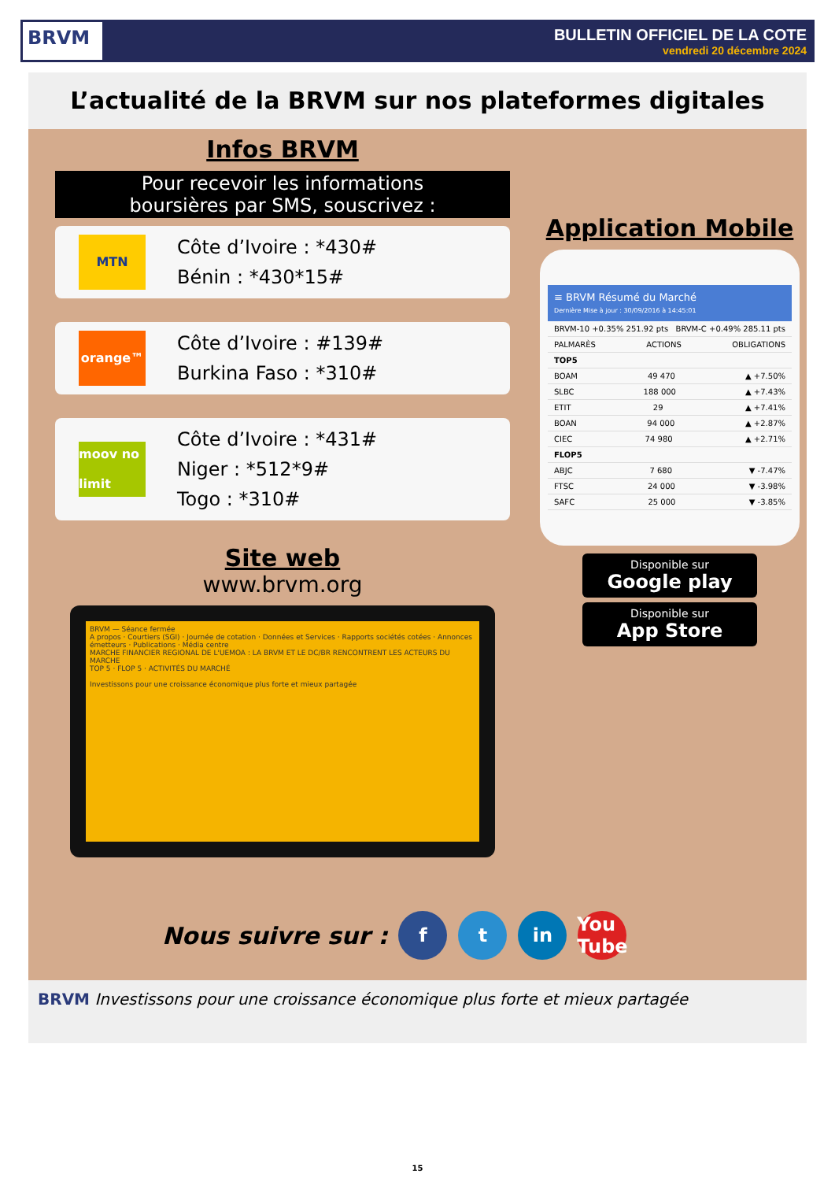BRVM
BULLETIN OFFICIEL DE LA COTE
vendredi 20 décembre 2024
L’actualité de la BRVM sur nos plateformes digitales
Infos BRVM
Pour recevoir les informations
boursières par SMS, souscrivez :
MTN
Côte d’Ivoire : *430#
Bénin : *430*15#
orange™
Côte d’Ivoire : #139#
Burkina Faso : *310#
moov no limit
Côte d’Ivoire : *431#
Niger : *512*9#
Togo : *310#
Site web
www.brvm.org
BRVM — Séance fermée
A propos · Courtiers (SGI) · Journée de cotation · Données et Services · Rapports sociétés cotées · Annonces émetteurs · Publications · Média centre
MARCHE FINANCIER REGIONAL DE L'UEMOA : LA BRVM ET LE DC/BR RENCONTRENT LES ACTEURS DU MARCHE
TOP 5 · FLOP 5 · ACTIVITÉS DU MARCHÉ
Investissons pour une croissance économique plus forte et mieux partagée
Application Mobile
≡ BRVM Résumé du Marché
Dernière Mise à jour : 30/09/2016 à 14:45:01
BRVM-10 +0.35% 251.92 pts BRVM-C +0.49% 285.11 pts
PALMARÈS ACTIONS OBLIGATIONS
TOP5
BOAM 49 470 ▲ +7.50%
SLBC 188 000 ▲ +7.43%
ETIT 29 ▲ +7.41%
BOAN 94 000 ▲ +2.87%
CIEC 74 980 ▲ +2.71%
FLOP5
ABJC 7 680 ▼ -7.47%
FTSC 24 000 ▼ -3.98%
SAFC 25 000 ▼ -3.85%
Disponible sur
Google play
Disponible sur
App Store
Nous suivre sur : f t in You Tube
BRVM Investissons pour une croissance économique plus forte et mieux partagée
15